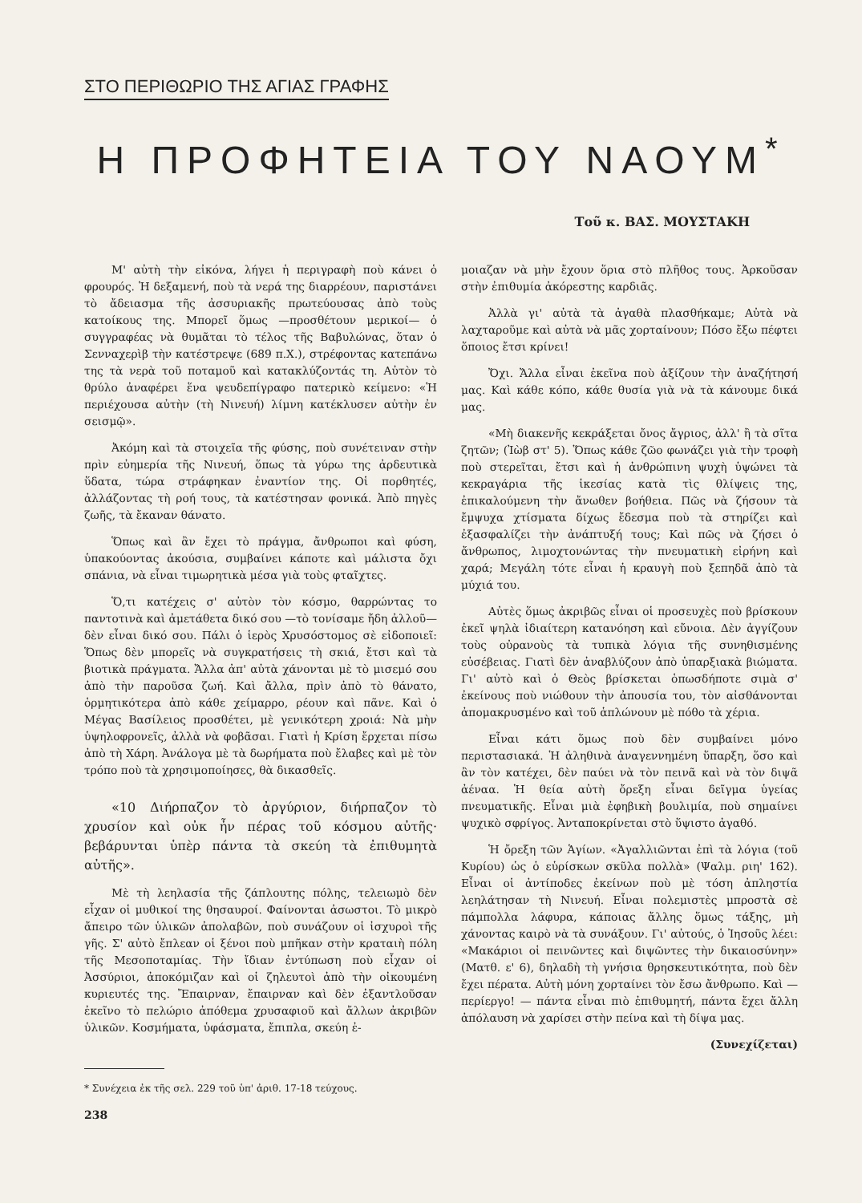ΣΤΟ ΠΕΡΙΘΩΡΙΟ ΤΗΣ ΑΓΙΑΣ ΓΡΑΦΗΣ
Η ΠΡΟΦΗΤΕΙΑ ΤΟΥ ΝΑΟΥΜ<sup>*</sup>
Τοῦ κ. ΒΑΣ. ΜΟΥΣΤΑΚΗ
Μ' αὐτὴ τὴν εἰκόνα, λήγει ἡ περιγραφὴ ποὺ κάνει ὁ φρουρός. Ἡ δεξαμενή, ποὺ τὰ νερά της διαρρέουν, παριστάνει τὸ ἄδειασμα τῆς ἀσσυριακῆς πρωτεύουσας ἀπὸ τοὺς κατοίκους της. Μπορεῖ ὅμως —προσθέτουν μερικοί— ὁ συγγραφέας νὰ θυμᾶται τὸ τέλος τῆς Βαβυλώνας, ὅταν ὁ Σενναχερὶβ τὴν κατέστρεψε (689 π.Χ.), στρέφοντας κατεπάνω της τὰ νερὰ τοῦ ποταμοῦ καὶ κατακλύζοντάς τη. Αὐτὸν τὸ θρύλο ἀναφέρει ἕνα ψευδεπίγραφο πατερικὸ κείμενο: «Ἡ περιέχουσα αὐτὴν (τὴ Νινευή) λίμνη κατέκλυσεν αὐτὴν ἐν σεισμῷ».
Ἀκόμη καὶ τὰ στοιχεῖα τῆς φύσης, ποὺ συνέτειναν στὴν πρὶν εὐημερία τῆς Νινευή, ὅπως τὰ γύρω της ἀρδευτικὰ ὕδατα, τώρα στράφηκαν ἐναντίον της. Οἱ πορθητές, ἀλλάζοντας τὴ ροή τους, τὰ κατέστησαν φονικά. Ἀπὸ πηγὲς ζωῆς, τὰ ἔκαναν θάνατο.
Ὅπως καὶ ἂν ἔχει τὸ πράγμα, ἄνθρωποι καὶ φύση, ὑπακούοντας ἀκούσια, συμβαίνει κάποτε καὶ μάλιστα ὄχι σπάνια, νὰ εἶναι τιμωρητικὰ μέσα γιὰ τοὺς φταῖχτες.
Ὅ,τι κατέχεις σ' αὐτὸν τὸν κόσμο, θαρρώντας το παντοτινὰ καὶ ἀμετάθετα δικό σου —τὸ τονίσαμε ἤδη ἀλλοῦ— δὲν εἶναι δικό σου. Πάλι ὁ ἱερὸς Χρυσόστομος σὲ εἰδοποιεῖ: Ὅπως δὲν μπορεῖς νὰ συγκρατήσεις τὴ σκιά, ἔτσι καὶ τὰ βιοτικὰ πράγματα. Ἄλλα ἀπ' αὐτὰ χάνονται μὲ τὸ μισεμό σου ἀπὸ τὴν παροῦσα ζωή. Καὶ ἄλλα, πρὶν ἀπὸ τὸ θάνατο, ὁρμητικότερα ἀπὸ κάθε χείμαρρο, ρέουν καὶ πᾶνε. Καὶ ὁ Μέγας Βασίλειος προσθέτει, μὲ γενικότερη χροιά: Νὰ μὴν ὑψηλοφρονεῖς, ἀλλὰ νὰ φοβᾶσαι. Γιατὶ ἡ Κρίση ἔρχεται πίσω ἀπὸ τὴ Χάρη. Ἀνάλογα μὲ τὰ δωρήματα ποὺ ἔλαβες καὶ μὲ τὸν τρόπο ποὺ τὰ χρησιμοποίησες, θὰ δικασθεῖς.
«10 Διήρπαζον τὸ ἀργύριον, διήρπαζον τὸ χρυσίον καὶ οὐκ ἦν πέρας τοῦ κόσμου αὐτῆς· βεβάρυνται ὑπὲρ πάντα τὰ σκεύη τὰ ἐπιθυμητὰ αὐτῆς».
Μὲ τὴ λεηλασία τῆς ζάπλουτης πόλης, τελειωμὸ δὲν εἶχαν οἱ μυθικοί της θησαυροί. Φαίνονται ἀσωστοι. Τὸ μικρὸ ἄπειρο τῶν ὑλικῶν ἀπολαβῶν, ποὺ συνάζουν οἱ ἰσχυροὶ τῆς γῆς. Σ' αὐτὸ ἔπλεαν οἱ ξένοι ποὺ μπῆκαν στὴν κραταιὴ πόλη τῆς Μεσοποταμίας. Τὴν ἴδιαν ἐντύπωση ποὺ εἶχαν οἱ Ἀσσύριοι, ἀποκόμιζαν καὶ οἱ ζηλευτοὶ ἀπὸ τὴν οἰκουμένη κυριευτές της. Ἔπαιρναν, ἔπαιρναν καὶ δὲν ἐξαντλοῦσαν ἐκεῖνο τὸ πελώριο ἀπόθεμα χρυσαφιοῦ καὶ ἄλλων ἀκριβῶν ὑλικῶν. Κοσμήματα, ὑφάσματα, ἔπιπλα, σκεύη ἐ-
* Συνέχεια ἐκ τῆς σελ. 229 τοῦ ὑπ' ἀριθ. 17-18 τεύχους.
238
μοιαζαν νὰ μὴν ἔχουν ὅρια στὸ πλῆθος τους. Ἀρκοῦσαν στὴν ἐπιθυμία ἀκόρεστης καρδιᾶς.
Ἀλλὰ γι' αὐτὰ τὰ ἀγαθὰ πλασθήκαμε; Αὐτὰ νὰ λαχταροῦμε καὶ αὐτὰ νὰ μᾶς χορταίνουν; Πόσο ἔξω πέφτει ὅποιος ἔτσι κρίνει!
Ὄχι. Ἄλλα εἶναι ἐκεῖνα ποὺ ἀξίζουν τὴν ἀναζήτησή μας. Καὶ κάθε κόπο, κάθε θυσία γιὰ νὰ τὰ κάνουμε δικά μας.
«Μὴ διακενῆς κεκράξεται ὄνος ἄγριος, ἀλλ' ἢ τὰ σῖτα ζητῶν; (Ἰὼβ στ' 5). Ὅπως κάθε ζῶο φωνάζει γιὰ τὴν τροφὴ ποὺ στερεῖται, ἔτσι καὶ ἡ ἀνθρώπινη ψυχὴ ὑψώνει τὰ κεκραγάρια τῆς ἱκεσίας κατὰ τὶς θλίψεις της, ἐπικαλούμενη τὴν ἄνωθεν βοήθεια. Πῶς νὰ ζήσουν τὰ ἔμψυχα χτίσματα δίχως ἔδεσμα ποὺ τὰ στηρίζει καὶ ἐξασφαλίζει τὴν ἀνάπτυξή τους; Καὶ πῶς νὰ ζήσει ὁ ἄνθρωπος, λιμοχτονώντας τὴν πνευματικὴ εἰρήνη καὶ χαρά; Μεγάλη τότε εἶναι ἡ κραυγὴ ποὺ ξεπηδᾶ ἀπὸ τὰ μύχιά του.
Αὐτὲς ὅμως ἀκριβῶς εἶναι οἱ προσευχὲς ποὺ βρίσκουν ἐκεῖ ψηλὰ ἰδιαίτερη κατανόηση καὶ εὔνοια. Δὲν ἀγγίζουν τοὺς οὐρανοὺς τὰ τυπικὰ λόγια τῆς συνηθισμένης εὐσέβειας. Γιατὶ δὲν ἀναβλύζουν ἀπὸ ὑπαρξιακὰ βιώματα. Γι' αὐτὸ καὶ ὁ Θεὸς βρίσκεται ὁπωσδήποτε σιμὰ σ' ἐκείνους ποὺ νιώθουν τὴν ἀπουσία του, τὸν αἰσθάνονται ἀπομακρυσμένο καὶ τοῦ ἁπλώνουν μὲ πόθο τὰ χέρια.
Εἶναι κάτι ὅμως ποὺ δὲν συμβαίνει μόνο περιστασιακά. Ἡ ἀληθινὰ ἀναγεννημένη ὕπαρξη, ὅσο καὶ ἂν τὸν κατέχει, δὲν παύει νὰ τὸν πεινᾶ καὶ νὰ τὸν διψᾶ ἀέναα. Ἡ θεία αὐτὴ ὄρεξη εἶναι δεῖγμα ὑγείας πνευματικῆς. Εἶναι μιὰ ἐφηβικὴ βουλιμία, ποὺ σημαίνει ψυχικὸ σφρίγος. Ἀνταποκρίνεται στὸ ὕψιστο ἀγαθό.
Ἡ ὄρεξη τῶν Ἁγίων. «Ἀγαλλιῶνται ἐπὶ τὰ λόγια (τοῦ Κυρίου) ὡς ὁ εὑρίσκων σκῦλα πολλὰ» (Ψαλμ. ριη' 162). Εἶναι οἱ ἀντίποδες ἐκείνων ποὺ μὲ τόση ἀπληστία λεηλάτησαν τὴ Νινευή. Εἶναι πολεμιστὲς μπροστὰ σὲ πάμπολλα λάφυρα, κάποιας ἄλλης ὅμως τάξης, μὴ χάνοντας καιρὸ νὰ τὰ συνάξουν. Γι' αὐτούς, ὁ Ἰησοῦς λέει: «Μακάριοι οἱ πεινῶντες καὶ διψῶντες τὴν δικαιοσύνην» (Ματθ. ε' 6), δηλαδὴ τὴ γνήσια θρησκευτικότητα, ποὺ δὲν ἔχει πέρατα. Αὐτὴ μόνη χορταίνει τὸν ἔσω ἄνθρωπο. Καὶ — περίεργο! — πάντα εἶναι πιὸ ἐπιθυμητή, πάντα ἔχει ἄλλη ἀπόλαυση νὰ χαρίσει στὴν πείνα καὶ τὴ δίψα μας.
(Συνεχίζεται)